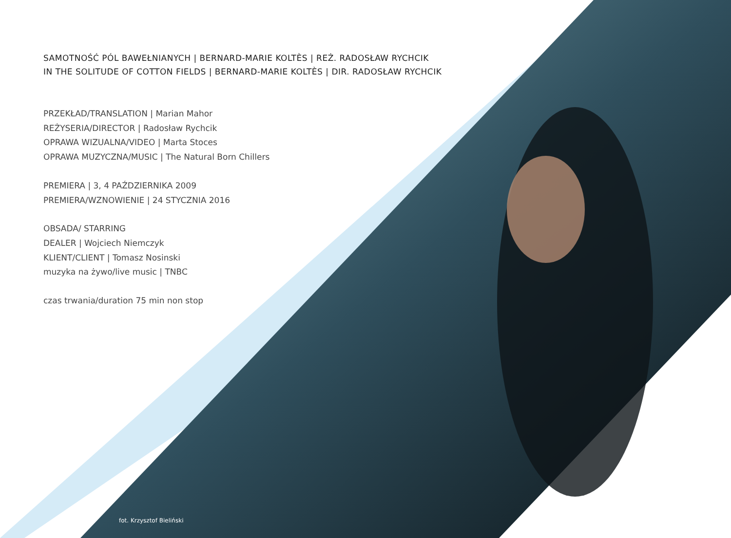SAMOTNOŚĆ PÓL BAWEŁNIANYCH | BERNARD-MARIE KOLTÈS | REŻ. RADOSŁAW RYCHCIK
IN THE SOLITUDE OF COTTON FIELDS | BERNARD-MARIE KOLTÈS | DIR. RADOSŁAW RYCHCIK
PRZEKŁAD/TRANSLATION | Marian Mahor
REŻYSERIA/DIRECTOR | Radosław Rychcik
OPRAWA WIZUALNA/VIDEO | Marta Stoces
OPRAWA MUZYCZNA/MUSIC | The Natural Born Chillers
PREMIERA | 3, 4 PAŹDZIERNIKA 2009
PREMIERA/WZNOWIENIE | 24 STYCZNIA 2016
OBSADA/ STARRING
DEALER | Wojciech Niemczyk
KLIENT/CLIENT | Tomasz Nosinski
muzyka na żywo/live music | TNBC
czas trwania/duration 75 min non stop
fot. Krzysztof Bieliński